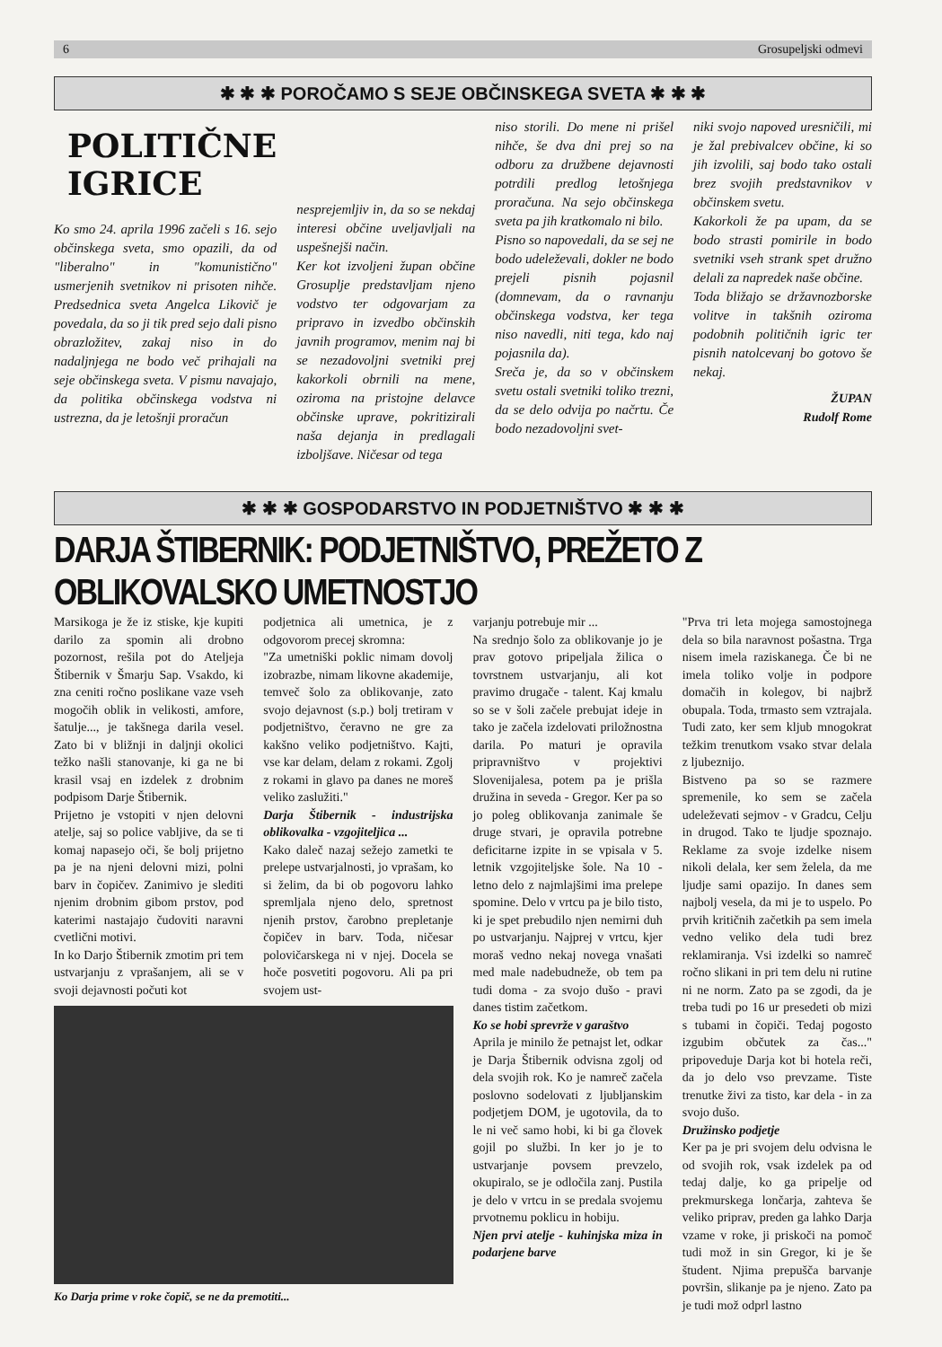6 Grosupeljski odmevi
✱ ✱ ✱ POROČAMO S SEJE OBČINSKEGA SVETA ✱ ✱ ✱
POLITIČNE IGRICE
Ko smo 24. aprila 1996 začeli s 16. sejo občinskega sveta, smo opazili, da od "liberalno" in "komunistično" usmerjenih svetnikov ni prisoten nihče. Predsednica sveta Angelca Likovič je povedala, da so ji tik pred sejo dali pisno obrazložitev, zakaj niso in do nadaljnjega ne bodo več prihajali na seje občinskega sveta. V pismu navajajo, da politika občinskega vodstva ni ustrezna, da je letošnji proračun
nesprejemljiv in, da so se nekdaj interesi občine uveljavljali na uspešnejši način.
Ker kot izvoljeni župan občine Grosuplje predstavljam njeno vodstvo ter odgovarjam za pripravo in izvedbo občinskih javnih programov, menim naj bi se nezadovoljni svetniki prej kakorkoli obrnili na mene, oziroma na pristojne delavce občinske uprave, pokritizirali naša dejanja in predlagali izboljšave. Ničesar od tega
niso storili. Do mene ni prišel nihče, še dva dni prej so na odboru za družbene dejavnosti potrdili predlog letošnjega proračuna. Na sejo občinskega sveta pa jih kratkomalo ni bilo.
Pisno so napovedali, da se sej ne bodo udeleževali, dokler ne bodo prejeli pisnih pojasnil (domnevam, da o ravnanju občinskega vodstva, ker tega niso navedli, niti tega, kdo naj pojasnila da).
Sreča je, da so v občinskem svetu ostali svetniki toliko trezni, da se delo odvija po načrtu. Če bodo nezadovoljni svet-
niki svojo napoved uresničili, mi je žal prebivalcev občine, ki so jih izvolili, saj bodo tako ostali brez svojih predstavnikov v občinskem svetu.
Kakorkoli že pa upam, da se bodo strasti pomirile in bodo svetniki vseh strank spet družno delali za napredek naše občine.
Toda bližajo se državnozborske volitve in takšnih oziroma podobnih političnih igric ter pisnih natolcevanj bo gotovo še nekaj.
ŽUPAN
Rudolf Rome
✱ ✱ ✱ GOSPODARSTVO IN PODJETNIŠTVO ✱ ✱ ✱
DARJA ŠTIBERNIK: PODJETNIŠTVO, PREŽETO Z OBLIKOVALSKO UMETNOSTJO
Marsikoga je že iz stiske, kje kupiti darilo za spomin ali drobno pozornost, rešila pot do Ateljeja Štibernik v Šmarju Sap. Vsakdo, ki zna ceniti ročno poslikane vaze vseh mogočih oblik in velikosti, amfore, šatulje..., je takšnega darila vesel. Zato bi v bližnji in daljnji okolici težko našli stanovanje, ki ga ne bi krasil vsaj en izdelek z drobnim podpisom Darje Štibernik.
Prijetno je vstopiti v njen delovni atelje, saj so police vabljive, da se ti komaj napasejo oči, še bolj prijetno pa je na njeni delovni mizi, polni barv in čopičev. Zanimivo je slediti njenim drobnim gibom prstov, pod katerimi nastajajo čudoviti naravni cvetlični motivi.
In ko Darjo Štibernik zmotim pri tem ustvarjanju z vprašanjem, ali se v svoji dejavnosti počuti kot
podjetnica ali umetnica, je z odgovorom precej skromna:
"Za umetniški poklic nimam dovolj izobrazbe, nimam likovne akademije, temveč šolo za oblikovanje, zato svojo dejavnost (s.p.) bolj tretiram v podjetništvo, čeravno ne gre za kakšno veliko podjetništvo. Kajti, vse kar delam, delam z rokami. Zgolj z rokami in glavo pa danes ne moreš veliko zaslužiti."
Darja Štibernik - industrijska oblikovalka - vzgojiteljica ...
Kako daleč nazaj sežejo zametki te prelepe ustvarjalnosti, jo vprašam, ko si želim, da bi ob pogovoru lahko spremljala njeno delo, spretnost njenih prstov, čarobno prepletanje čopičev in barv. Toda, ničesar polovičarskega ni v njej. Docela se hoče posvetiti pogovoru. Ali pa pri svojem ust-
Ko Darja prime v roke čopič, se ne da premotiti...
varjanju potrebuje mir ...
Na srednjo šolo za oblikovanje jo je prav gotovo pripeljala žilica o tovrstnem ustvarjanju, ali kot pravimo drugače - talent. Kaj kmalu so se v šoli začele prebujat ideje in tako je začela izdelovati priložnostna darila. Po maturi je opravila pripravništvo v projektivi Slovenijalesa, potem pa je prišla družina in seveda - Gregor. Ker pa so jo poleg oblikovanja zanimale še druge stvari, je opravila potrebne deficitarne izpite in se vpisala v 5. letnik vzgojiteljske šole. Na 10 - letno delo z najmlajšimi ima prelepe spomine. Delo v vrtcu pa je bilo tisto, ki je spet prebudilo njen nemirni duh po ustvarjanju. Najprej v vrtcu, kjer moraš vedno nekaj novega vnašati med male nadebudneže, ob tem pa tudi doma - za svojo dušo - pravi danes tistim začetkom.
Ko se hobi sprevrže v garaštvo
Aprila je minilo že petnajst let, odkar je Darja Štibernik odvisna zgolj od dela svojih rok. Ko je namreč začela poslovno sodelovati z ljubljanskim podjetjem DOM, je ugotovila, da to le ni več samo hobi, ki bi ga človek gojil po službi. In ker jo je to ustvarjanje povsem prevzelo, okupiralo, se je odločila zanj. Pustila je delo v vrtcu in se predala svojemu prvotnemu poklicu in hobiju.
Njen prvi atelje - kuhinjska miza in podarjene barve
"Prva tri leta mojega samostojnega dela so bila naravnost pošastna. Trga nisem imela raziskanega. Če bi ne imela toliko volje in podpore domačih in kolegov, bi najbrž obupala. Toda, trmasto sem vztrajala. Tudi zato, ker sem kljub mnogokrat težkim trenutkom vsako stvar delala z ljubeznijo.
Bistveno pa so se razmere spremenile, ko sem se začela udeleževati sejmov - v Gradcu, Celju in drugod. Tako te ljudje spoznajo. Reklame za svoje izdelke nisem nikoli delala, ker sem želela, da me ljudje sami opazijo. In danes sem najbolj vesela, da mi je to uspelo. Po prvih kritičnih začetkih pa sem imela vedno veliko dela tudi brez reklamiranja. Vsi izdelki so namreč ročno slikani in pri tem delu ni rutine ni ne norm. Zato pa se zgodi, da je treba tudi po 16 ur presedeti ob mizi s tubami in čopiči. Tedaj pogosto izgubim občutek za čas..." pripoveduje Darja kot bi hotela reči, da jo delo vso prevzame. Tiste trenutke živi za tisto, kar dela - in za svojo dušo.
Družinsko podjetje
Ker pa je pri svojem delu odvisna le od svojih rok, vsak izdelek pa od tedaj dalje, ko ga pripelje od prekmurskega lončarja, zahteva še veliko priprav, preden ga lahko Darja vzame v roke, ji priskoči na pomoč tudi mož in sin Gregor, ki je še študent. Njima prepušča barvanje površin, slikanje pa je njeno. Zato pa je tudi mož odprl lastno